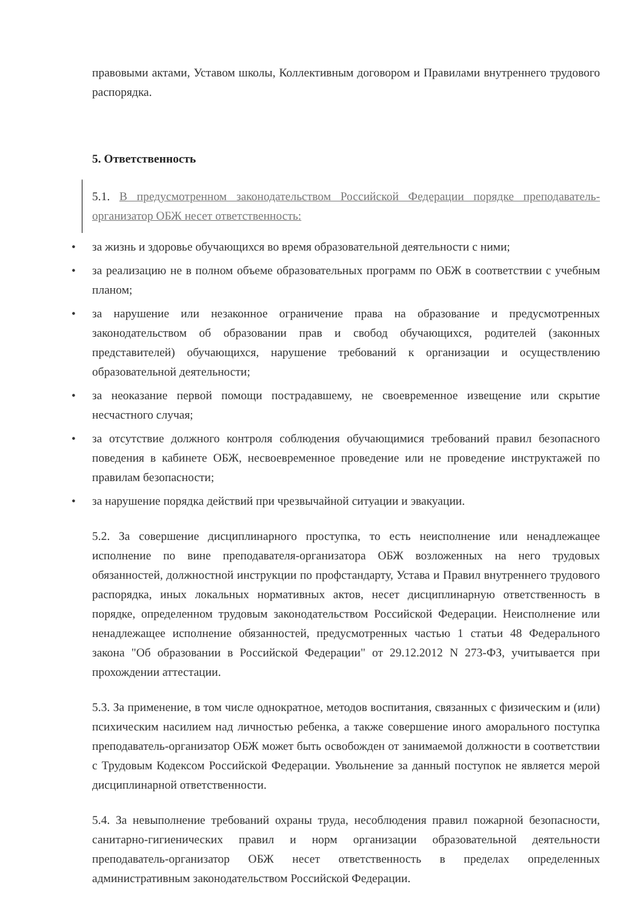правовыми актами, Уставом школы, Коллективным договором и Правилами внутреннего трудового распорядка.
5. Ответственность
5.1. В предусмотренном законодательством Российской Федерации порядке преподаватель-организатор ОБЖ несет ответственность:
• за жизнь и здоровье обучающихся во время образовательной деятельности с ними;
• за реализацию не в полном объеме образовательных программ по ОБЖ в соответствии с учебным планом;
• за нарушение или незаконное ограничение права на образование и предусмотренных законодательством об образовании прав и свобод обучающихся, родителей (законных представителей) обучающихся, нарушение требований к организации и осуществлению образовательной деятельности;
• за неоказание первой помощи пострадавшему, не своевременное извещение или скрытие несчастного случая;
• за отсутствие должного контроля соблюдения обучающимися требований правил безопасного поведения в кабинете ОБЖ, несвоевременное проведение или не проведение инструктажей по правилам безопасности;
• за нарушение порядка действий при чрезвычайной ситуации и эвакуации.
5.2. За совершение дисциплинарного проступка, то есть неисполнение или ненадлежащее исполнение по вине преподавателя-организатора ОБЖ возложенных на него трудовых обязанностей, должностной инструкции по профстандарту, Устава и Правил внутреннего трудового распорядка, иных локальных нормативных актов, несет дисциплинарную ответственность в порядке, определенном трудовым законодательством Российской Федерации. Неисполнение или ненадлежащее исполнение обязанностей, предусмотренных частью 1 статьи 48 Федерального закона "Об образовании в Российской Федерации" от 29.12.2012 N 273-ФЗ, учитывается при прохождении аттестации.
5.3. За применение, в том числе однократное, методов воспитания, связанных с физическим и (или) психическим насилием над личностью ребенка, а также совершение иного аморального поступка преподаватель-организатор ОБЖ может быть освобожден от занимаемой должности в соответствии с Трудовым Кодексом Российской Федерации. Увольнение за данный поступок не является мерой дисциплинарной ответственности.
5.4. За невыполнение требований охраны труда, несоблюдения правил пожарной безопасности, санитарно-гигиенических правил и норм организации образовательной деятельности преподаватель-организатор ОБЖ несет ответственность в пределах определенных административным законодательством Российской Федерации.